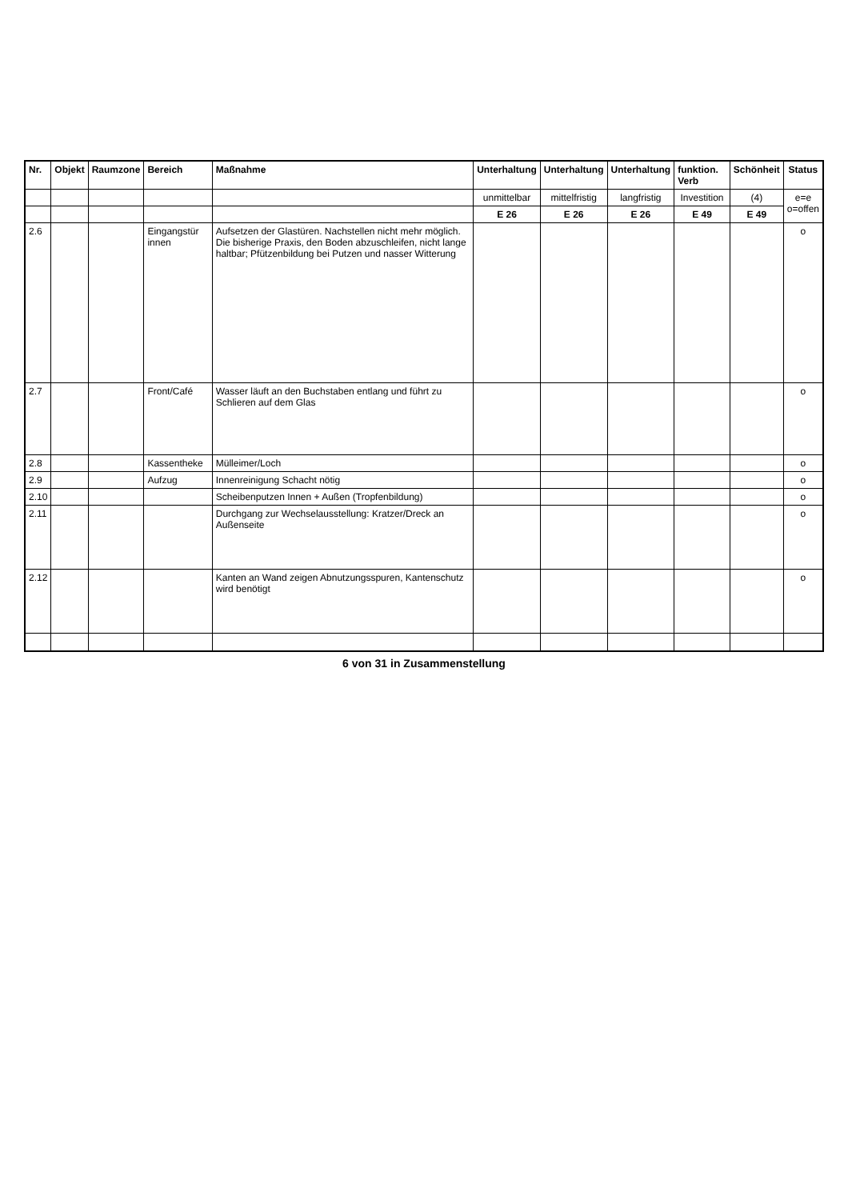| Nr. | Objekt | Raumzone | Bereich | Maßnahme | Unterhaltung | Unterhaltung | Unterhaltung | funktion. Verb | Schönheit | Status |
| --- | --- | --- | --- | --- | --- | --- | --- | --- | --- | --- |
| | | | | | unmittelbar | mittelfristig | langfristig | Investition | (4) | e=e o=offen |
| | | | | | E 26 | E 26 | E 26 | E 49 | E 49 | |
| 2.6 | | | Eingangstür innen | Aufsetzen der Glastüren. Nachstellen nicht mehr möglich. Die bisherige Praxis, den Boden abzuschleifen, nicht lange haltbar; Pfützenbildung bei Putzen und nasser Witterung | | | | | | o |
| 2.7 | | | Front/Café | Wasser läuft an den Buchstaben entlang und führt zu Schlieren auf dem Glas | | | | | | o |
| 2.8 | | | Kassentheke | Mülleimer/Loch | | | | | | o |
| 2.9 | | | Aufzug | Innenreinigung Schacht nötig | | | | | | o |
| 2.10 | | | | Scheibenputzen Innen + Außen (Tropfenbildung) | | | | | | o |
| 2.11 | | | | Durchgang zur Wechselausstellung: Kratzer/Dreck an Außenseite | | | | | | o |
| 2.12 | | | | Kanten an Wand zeigen Abnutzungsspuren, Kantenschutz wird benötigt | | | | | | o |
6 von 31 in Zusammenstellung